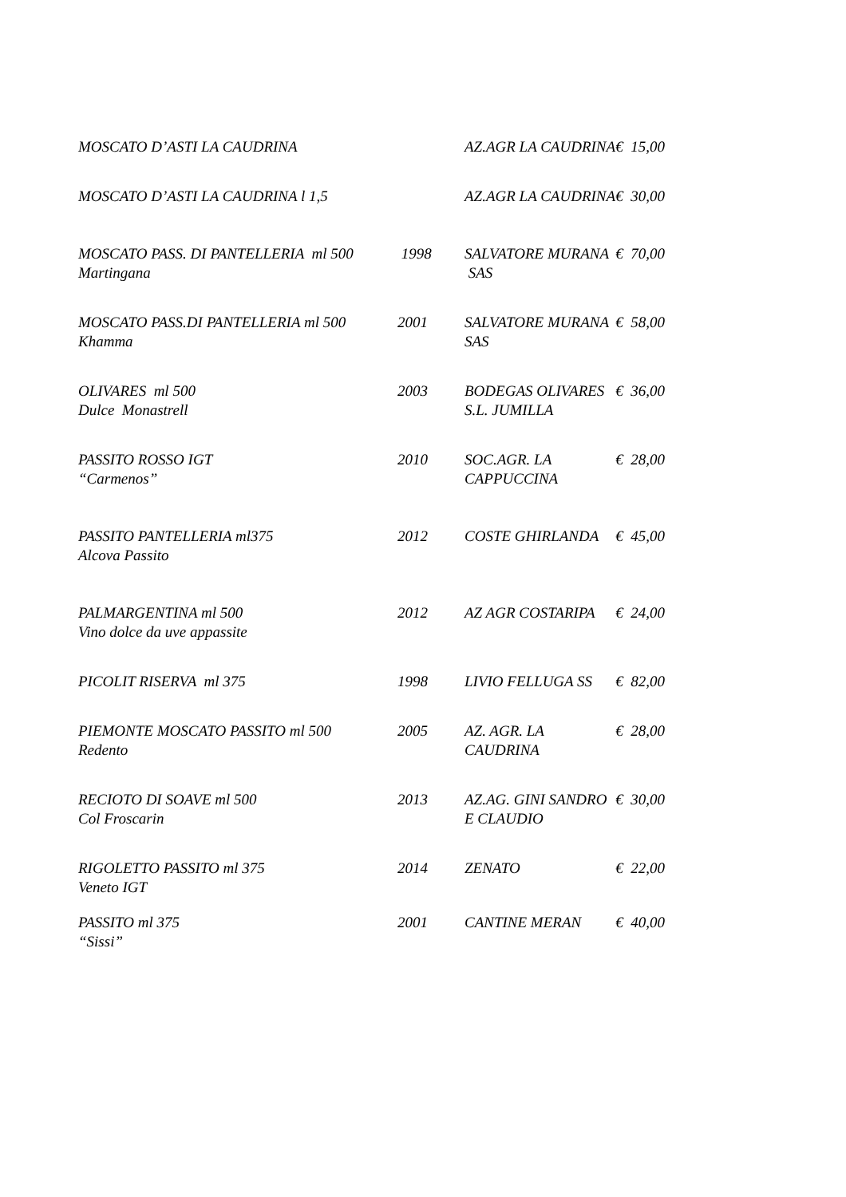| MOSCATO D’ASTI LA CAUDRINA | | AZ.AGR LA CAUDRINA | € 15,00 |
| MOSCATO D’ASTI LA CAUDRINA l 1,5 | | AZ.AGR LA CAUDRINA | € 30,00 |
| MOSCATO PASS. DI PANTELLERIA ml 500 Martingana | 1998 | SALVATORE MURANA SAS | € 70,00 |
| MOSCATO PASS.DI PANTELLERIA ml 500 Khamma | 2001 | SALVATORE MURANA SAS | € 58,00 |
| OLIVARES ml 500 Dulce Monastrell | 2003 | BODEGAS OLIVARES S.L. JUMILLA | € 36,00 |
| PASSITO ROSSO IGT “Carmenos” | 2010 | SOC.AGR. LA CAPPUCCINA | € 28,00 |
| PASSITO PANTELLERIA ml375 Alcova Passito | 2012 | COSTE GHIRLANDA | € 45,00 |
| PALMARGENTINA ml 500 Vino dolce da uve appassite | 2012 | AZ AGR COSTARIPA | € 24,00 |
| PICOLIT RISERVA ml 375 | 1998 | LIVIO FELLUGA SS | € 82,00 |
| PIEMONTE MOSCATO PASSITO ml 500 Redento | 2005 | AZ. AGR. LA CAUDRINA | € 28,00 |
| RECIOTO DI SOAVE ml 500 Col Froscarin | 2013 | AZ.AG. GINI SANDRO E CLAUDIO | € 30,00 |
| RIGOLETTO PASSITO ml 375 Veneto IGT | 2014 | ZENATO | € 22,00 |
| PASSITO ml 375 “Sissi” | 2001 | CANTINE MERAN | € 40,00 |